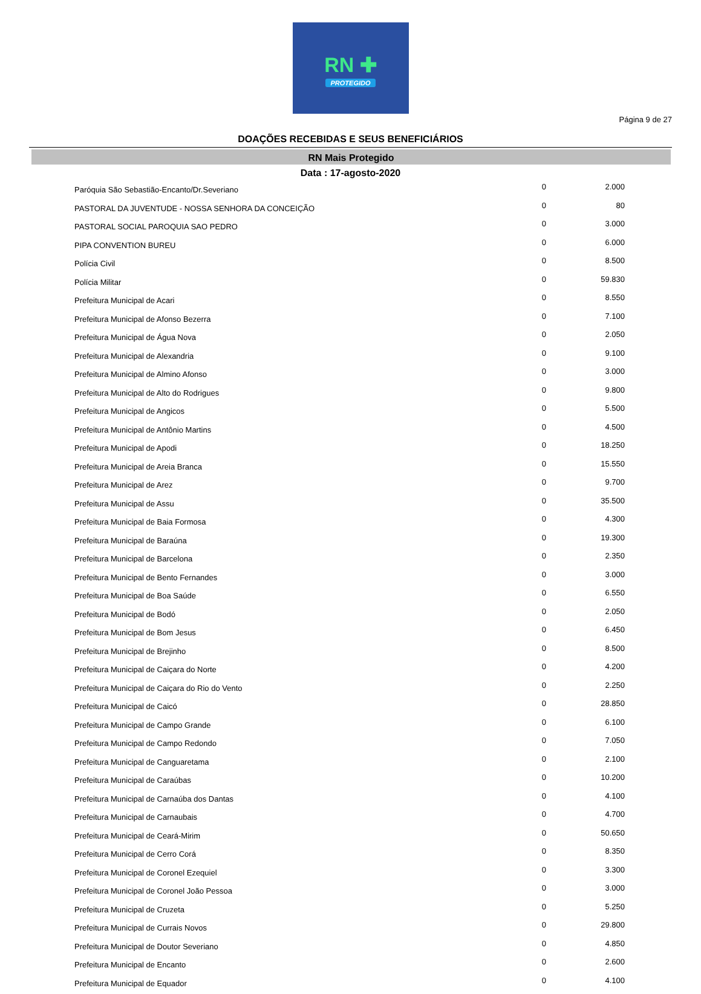RN ✚
PROTEGIDO
Página 9 de 27
DOAÇÕES RECEBIDAS E SEUS BENEFICIÁRIOS
RN Mais Protegido
Data : 17-agosto-2020
| Paróquia São Sebastião-Encanto/Dr.Severiano | 0 | 2.000 |
| PASTORAL DA JUVENTUDE - NOSSA SENHORA DA CONCEIÇÃO | 0 | 80 |
| PASTORAL SOCIAL PAROQUIA SAO PEDRO | 0 | 3.000 |
| PIPA CONVENTION BUREU | 0 | 6.000 |
| Polícia Civil | 0 | 8.500 |
| Polícia Militar | 0 | 59.830 |
| Prefeitura Municipal de Acari | 0 | 8.550 |
| Prefeitura Municipal de Afonso Bezerra | 0 | 7.100 |
| Prefeitura Municipal de Água Nova | 0 | 2.050 |
| Prefeitura Municipal de Alexandria | 0 | 9.100 |
| Prefeitura Municipal de Almino Afonso | 0 | 3.000 |
| Prefeitura Municipal de Alto do Rodrigues | 0 | 9.800 |
| Prefeitura Municipal de Angicos | 0 | 5.500 |
| Prefeitura Municipal de Antônio Martins | 0 | 4.500 |
| Prefeitura Municipal de Apodi | 0 | 18.250 |
| Prefeitura Municipal de Areia Branca | 0 | 15.550 |
| Prefeitura Municipal de Arez | 0 | 9.700 |
| Prefeitura Municipal de Assu | 0 | 35.500 |
| Prefeitura Municipal de Baia Formosa | 0 | 4.300 |
| Prefeitura Municipal de Baraúna | 0 | 19.300 |
| Prefeitura Municipal de Barcelona | 0 | 2.350 |
| Prefeitura Municipal de Bento Fernandes | 0 | 3.000 |
| Prefeitura Municipal de Boa Saúde | 0 | 6.550 |
| Prefeitura Municipal de Bodó | 0 | 2.050 |
| Prefeitura Municipal de Bom Jesus | 0 | 6.450 |
| Prefeitura Municipal de Brejinho | 0 | 8.500 |
| Prefeitura Municipal de Caiçara do Norte | 0 | 4.200 |
| Prefeitura Municipal de Caiçara do Rio do Vento | 0 | 2.250 |
| Prefeitura Municipal de Caicó | 0 | 28.850 |
| Prefeitura Municipal de Campo Grande | 0 | 6.100 |
| Prefeitura Municipal de Campo Redondo | 0 | 7.050 |
| Prefeitura Municipal de Canguaretama | 0 | 2.100 |
| Prefeitura Municipal de Caraúbas | 0 | 10.200 |
| Prefeitura Municipal de Carnaúba dos Dantas | 0 | 4.100 |
| Prefeitura Municipal de Carnaubais | 0 | 4.700 |
| Prefeitura Municipal de Ceará-Mirim | 0 | 50.650 |
| Prefeitura Municipal de Cerro Corá | 0 | 8.350 |
| Prefeitura Municipal de Coronel Ezequiel | 0 | 3.300 |
| Prefeitura Municipal de Coronel João Pessoa | 0 | 3.000 |
| Prefeitura Municipal de Cruzeta | 0 | 5.250 |
| Prefeitura Municipal de Currais Novos | 0 | 29.800 |
| Prefeitura Municipal de Doutor Severiano | 0 | 4.850 |
| Prefeitura Municipal de Encanto | 0 | 2.600 |
| Prefeitura Municipal de Equador | 0 | 4.100 |